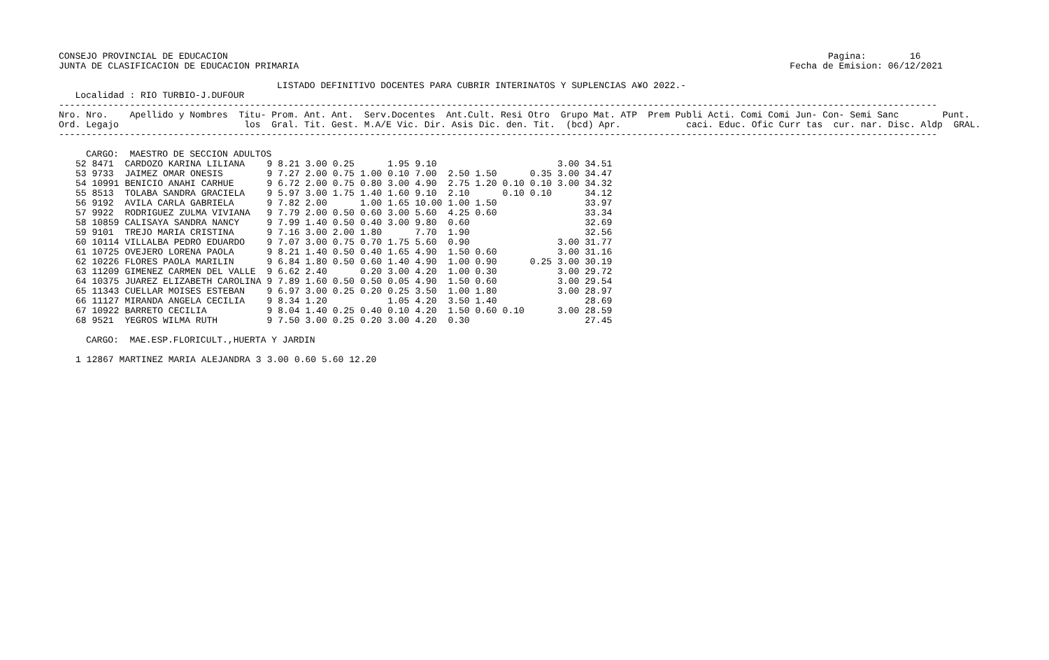CONSEJO PROVINCIAL DE EDUCACION                                                                                                              Pagina:        16
JUNTA DE CLASIFICACION DE EDUCACION PRIMARIA                                                                                          Fecha de Emision: 06/12/2021

                                        LISTADO DEFINITIVO DOCENTES PARA CUBRIR INTERINATOS Y SUPLENCIAS A¥O 2022.-
   Localidad : RIO TURBIO-J.DUFOUR
-----------------------------------------------------------------------------------------------------------------------------------------------------------------
Nro. Nro.    Apellido y Nombres  Titu- Prom. Ant. Ant.  Serv.Docentes  Ant.Cult. Resi Otro  Grupo Mat. ATP  Prem Publi Acti. Comi Comi Jun- Con- Semi Sanc        Punt.
Ord. Legajo                       los  Gral. Tit. Gest. M.A/E Vic. Dir. Asis Dic. den. Tit.  (bcd) Apr.            caci. Educ. Ofic Curr tas  cur. nar. Disc. Aldp  GRAL.
-----------------------------------------------------------------------------------------------------------------------------------------------------------------

     CARGO:  MAESTRO DE SECCION ADULTOS
| 52 8471 | CARDOZO KARINA LILIANA | 9 | 8.21 | 3.00 | 0.25 | | 1.95 | 9.10 | | | | 3.00 | 34.51 |
| 53 9733 | JAIMEZ OMAR ONESIS | 9 | 7.27 | 2.00 | 0.75 | 1.00 | 0.10 | 7.00 | 2.50 1.50 | | 0.35 | 3.00 | 34.47 |
| 54 10991 | BENICIO ANAHI CARHUE | 9 | 6.72 | 2.00 | 0.75 | 0.80 | 3.00 | 4.90 | 2.75 1.20 | 0.10 | 0.10 | 3.00 | 34.32 |
| 55 8513 | TOLABA SANDRA GRACIELA | 9 | 5.97 | 3.00 | 1.75 | 1.40 | 1.60 | 9.10 | 2.10 | 0.10 | 0.10 | | 34.12 |
| 56 9192 | AVILA CARLA GABRIELA | 9 | 7.82 | 2.00 | | 1.00 | 1.65 | 10.00 | 1.00 1.50 | | | | 33.97 |
| 57 9922 | RODRIGUEZ ZULMA VIVIANA | 9 | 7.79 | 2.00 | 0.50 | 0.60 | 3.00 | 5.60 | 4.25 0.60 | | | | 33.34 |
| 58 10859 | CALISAYA SANDRA NANCY | 9 | 7.99 | 1.40 | 0.50 | 0.40 | 3.00 | 9.80 | 0.60 | | | | 32.69 |
| 59 9101 | TREJO MARIA CRISTINA | 9 | 7.16 | 3.00 | 2.00 | 1.80 | | 7.70 | 1.90 | | | | 32.56 |
| 60 10114 | VILLALBA PEDRO EDUARDO | 9 | 7.07 | 3.00 | 0.75 | 0.70 | 1.75 | 5.60 | 0.90 | | | 3.00 | 31.77 |
| 61 10725 | OVEJERO LORENA PAOLA | 9 | 8.21 | 1.40 | 0.50 | 0.40 | 1.65 | 4.90 | 1.50 0.60 | | | 3.00 | 31.16 |
| 62 10226 | FLORES PAOLA MARILIN | 9 | 6.84 | 1.80 | 0.50 | 0.60 | 1.40 | 4.90 | 1.00 0.90 | | 0.25 | 3.00 | 30.19 |
| 63 11209 | GIMENEZ CARMEN DEL VALLE | 9 | 6.62 | 2.40 | | 0.20 | 3.00 | 4.20 | 1.00 0.30 | | | 3.00 | 29.72 |
| 64 10375 | JUAREZ ELIZABETH CAROLINA | 9 | 7.89 | 1.60 | 0.50 | 0.50 | 0.05 | 4.90 | 1.50 0.60 | | | 3.00 | 29.54 |
| 65 11343 | CUELLAR MOISES ESTEBAN | 9 | 6.97 | 3.00 | 0.25 | 0.20 | 0.25 | 3.50 | 1.00 1.80 | | | 3.00 | 28.97 |
| 66 11127 | MIRANDA ANGELA CECILIA | 9 | 8.34 | 1.20 | | | 1.05 | 4.20 | 3.50 1.40 | | | | 28.69 |
| 67 10922 | BARRETO CECILIA | 9 | 8.04 | 1.40 | 0.25 | 0.40 | 0.10 | 4.20 | 1.50 0.60 | 0.10 | | 3.00 | 28.59 |
| 68 9521 | YEGROS WILMA RUTH | 9 | 7.50 | 3.00 | 0.25 | 0.20 | 3.00 | 4.20 | 0.30 | | | | 27.45 |
     CARGO:  MAE.ESP.FLORICULT.,HUERTA Y JARDIN
| 1 12867 | MARTINEZ MARIA ALEJANDRA | 3 | 3.00 | 0.60 | 5.60 | 12.20 |